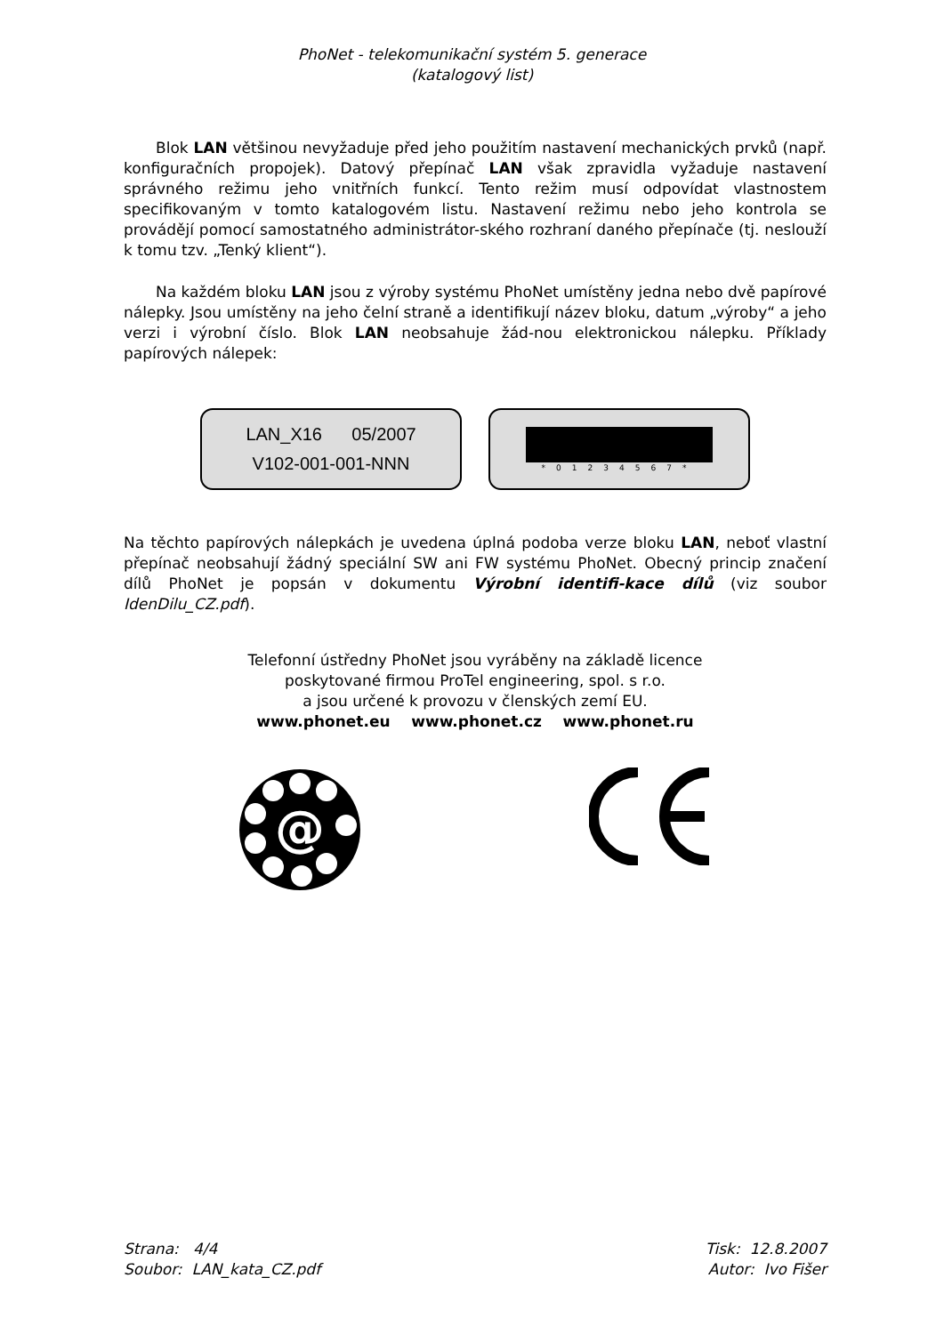PhoNet - telekomunikační systém 5. generace
(katalogový list)
Blok LAN většinou nevyžaduje před jeho použitím nastavení mechanických prvků (např. konfiguračních propojek). Datový přepínač LAN však zpravidla vyžaduje nastavení správného režimu jeho vnitřních funkcí. Tento režim musí odpovídat vlastnostem specifikovaným v tomto katalogovém listu. Nastavení režimu nebo jeho kontrola se provádějí pomocí samostatného administrátor-ského rozhraní daného přepínače (tj. neslouží k tomu tzv. „Tenký klient“).
Na každém bloku LAN jsou z výroby systému PhoNet umístěny jedna nebo dvě papírové nálepky. Jsou umístěny na jeho čelní straně a identifikují název bloku, datum „výroby“ a jeho verzi i výrobní číslo. Blok LAN neobsahuje žád-nou elektronickou nálepku. Příklady papírových nálepek:
LAN_X16 05/2007
V102-001-001-NNN
*01234567*
Na těchto papírových nálepkách je uvedena úplná podoba verze bloku LAN, neboť vlastní přepínač neobsahují žádný speciální SW ani FW systému PhoNet. Obecný princip značení dílů PhoNet je popsán v dokumentu Výrobní identifi-kace dílů (viz soubor IdenDilu_CZ.pdf).
Telefonní ústředny PhoNet jsou vyráběny na základě licence
poskytované firmou ProTel engineering, spol. s r.o.
a jsou určené k provozu v členských zemí EU.
www.phonet.eu www.phonet.cz www.phonet.ru
@
Strana: 4/4
Soubor: LAN_kata_CZ.pdf
Tisk: 12.8.2007
Autor: Ivo Fišer